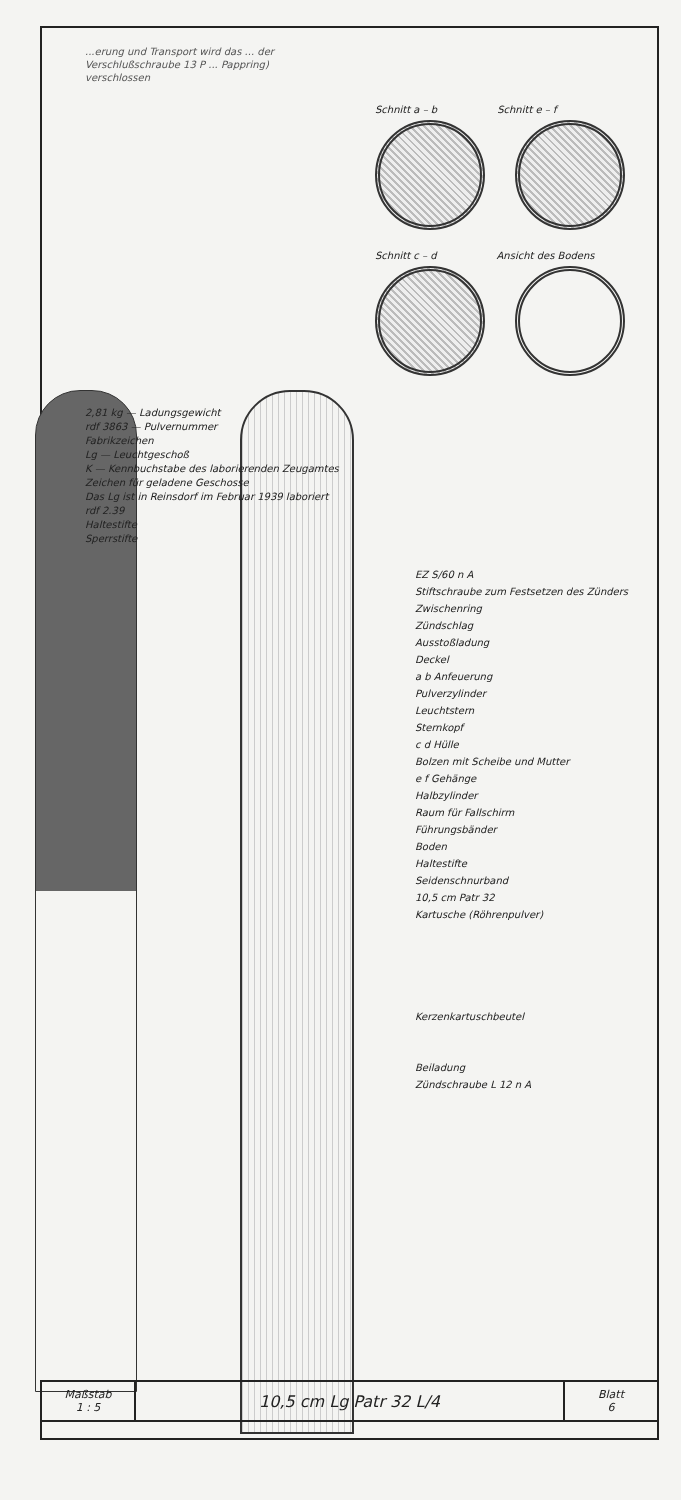...erung und Transport wird das ... der Verschlußschraube 13 P ... Pappring) verschlossen
Schnitt a – b Schnitt e – f
Schnitt c – d Ansicht des Bodens
2,81 kg — Ladungsgewicht
rdf 3863 — Pulvernummer
Fabrikzeichen
Lg — Leuchtgeschoß
K — Kennbuchstabe des laborierenden Zeugamtes
Zeichen für geladene Geschosse
Das Lg ist in Reinsdorf im Februar 1939 laboriert
rdf 2.39
Haltestifte
Sperrstifte
EZ S/60 n A
Stiftschraube zum Festsetzen des Zünders
Zwischenring
Zündschlag
Ausstoßladung
Deckel
a b Anfeuerung
Pulverzylinder
Leuchtstern
Sternkopf
c d Hülle
Bolzen mit Scheibe und Mutter
e f Gehänge
Halbzylinder
Raum für Fallschirm
Führungsbänder
Boden
Haltestifte
Seidenschnurband
10,5 cm Patr 32
Kartusche (Röhrenpulver)
Kerzenkartuschbeutel
Beiladung
Zündschraube L 12 n A
| Maßstab 1 : 5 | 10,5 cm Lg Patr 32 L/4 | Blatt 6 |